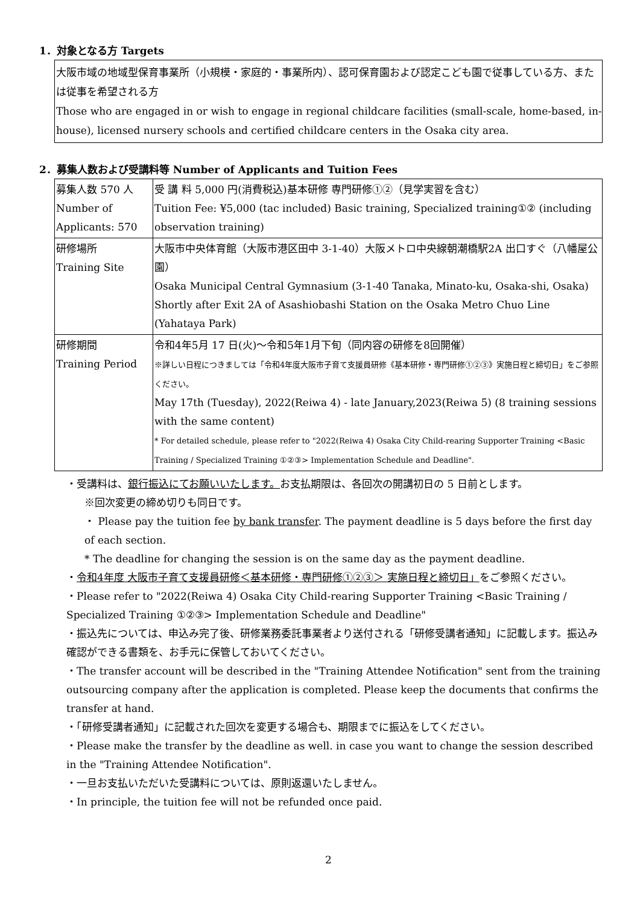1．対象となる方 Targets
大阪市域の地域型保育事業所（小規模・家庭的・事業所内）、認可保育園および認定こども園で従事している方、または従事を希望される方
Those who are engaged in or wish to engage in regional childcare facilities (small-scale, home-based, in-house), licensed nursery schools and certified childcare centers in the Osaka city area.
2．募集人数および受講料等 Number of Applicants and Tuition Fees
| 募集人数 570 人 Number of Applicants: 570 | 受 講 料 5,000 円(消費税込)基本研修 専門研修①②（見学実習を含む） Tuition Fee: ¥5,000 (tac included) Basic training, Specialized training①② (including observation training) |
| 研修場所 Training Site | 大阪市中央体育館（大阪市港区田中 3-1-40）大阪メトロ中央線朝潮橋駅2A 出口すぐ（八幡屋公園） Osaka Municipal Central Gymnasium (3-1-40 Tanaka, Minato-ku, Osaka-shi, Osaka) Shortly after Exit 2A of Asashiobashi Station on the Osaka Metro Chuo Line (Yahataya Park) |
| 研修期間 Training Period | 令和4年5月 17 日(火)～令和5年1月下旬（同内容の研修を8回開催） ※詳しい日程につきましては「令和4年度大阪市子育て支援員研修《基本研修・専門研修①②③》実施日程と締切日」をご参照ください。 May 17th (Tuesday), 2022(Reiwa 4) - late January,2023(Reiwa 5) (8 training sessions with the same content) * For detailed schedule, please refer to "2022(Reiwa 4) Osaka City Child-rearing Supporter Training <Basic Training / Specialized Training ①②③> Implementation Schedule and Deadline". |
・受講料は、銀行振込にてお願いいたします。お支払期限は、各回次の開講初日の 5 日前とします。
※回次変更の締め切りも同日です。
・ Please pay the tuition fee by bank transfer. The payment deadline is 5 days before the first day of each section.
* The deadline for changing the session is on the same day as the payment deadline.
・令和4年度 大阪市子育て支援員研修＜基本研修・専門研修①②③＞ 実施日程と締切日」をご参照ください。
・Please refer to "2022(Reiwa 4) Osaka City Child-rearing Supporter Training <Basic Training / Specialized Training ①②③> Implementation Schedule and Deadline"
・振込先については、申込み完了後、研修業務委託事業者より送付される「研修受講者通知」に記載します。振込み確認ができる書類を、お手元に保管しておいてください。
・The transfer account will be described in the "Training Attendee Notification" sent from the training outsourcing company after the application is completed. Please keep the documents that confirms the transfer at hand.
・「研修受講者通知」に記載された回次を変更する場合も、期限までに振込をしてください。
・Please make the transfer by the deadline as well. in case you want to change the session described in the "Training Attendee Notification".
・一旦お支払いただいた受講料については、原則返還いたしません。
・In principle, the tuition fee will not be refunded once paid.
2